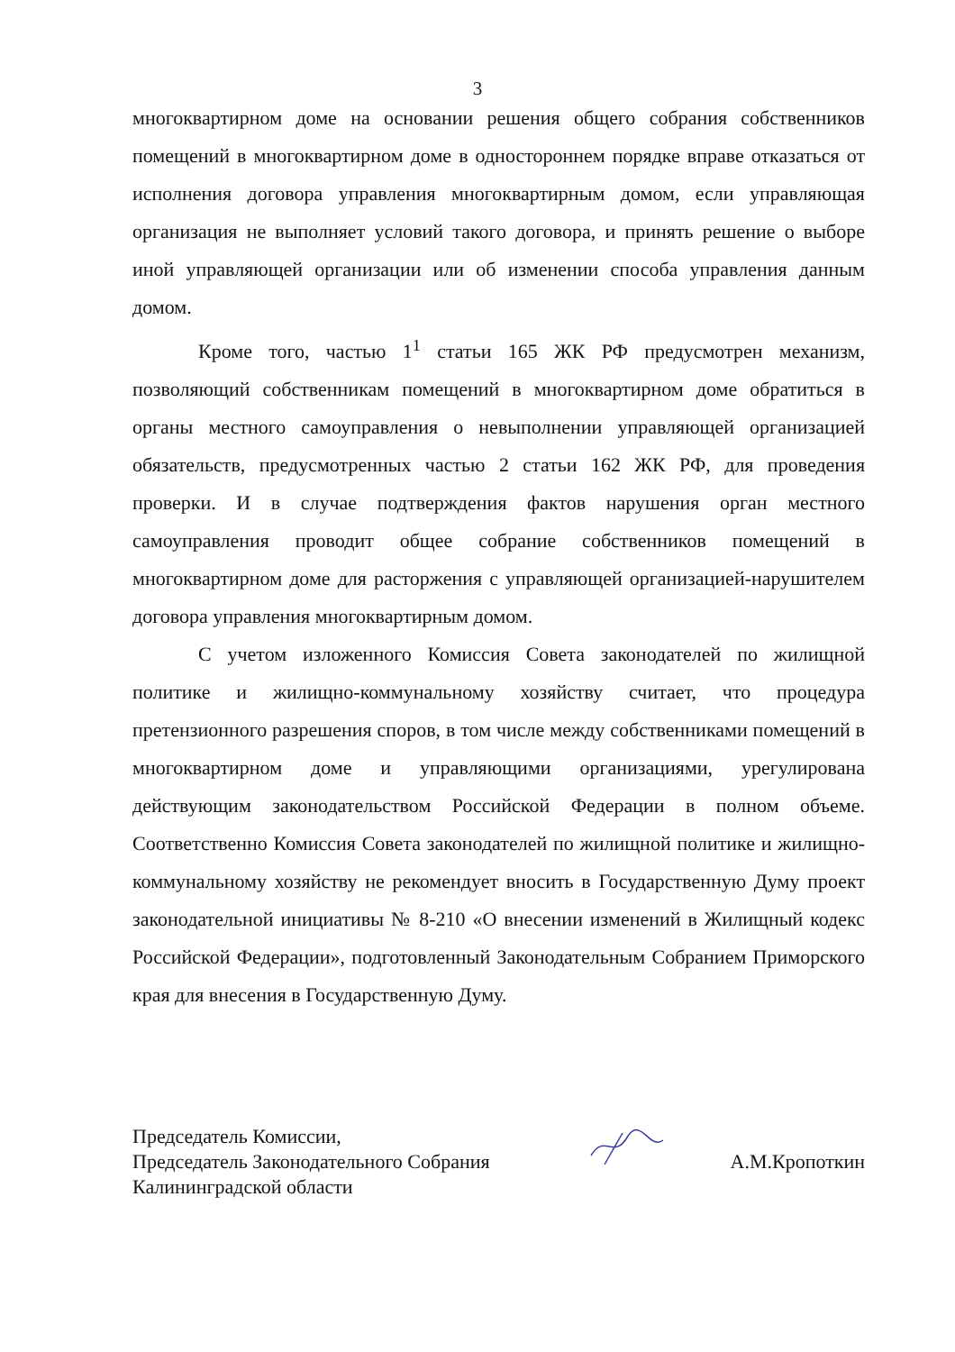3
многоквартирном доме на основании решения общего собрания собственников помещений в многоквартирном доме в одностороннем порядке вправе отказаться от исполнения договора управления многоквартирным домом, если управляющая организация не выполняет условий такого договора, и принять решение о выборе иной управляющей организации или об изменении способа управления данным домом.
Кроме того, частью 1<sup>1</sup> статьи 165 ЖК РФ предусмотрен механизм, позволяющий собственникам помещений в многоквартирном доме обратиться в органы местного самоуправления о невыполнении управляющей организацией обязательств, предусмотренных частью 2 статьи 162 ЖК РФ, для проведения проверки. И в случае подтверждения фактов нарушения орган местного самоуправления проводит общее собрание собственников помещений в многоквартирном доме для расторжения с управляющей организацией-нарушителем договора управления многоквартирным домом.
С учетом изложенного Комиссия Совета законодателей по жилищной политике и жилищно-коммунальному хозяйству считает, что процедура претензионного разрешения споров, в том числе между собственниками помещений в многоквартирном доме и управляющими организациями, урегулирована действующим законодательством Российской Федерации в полном объеме. Соответственно Комиссия Совета законодателей по жилищной политике и жилищно-коммунальному хозяйству не рекомендует вносить в Государственную Думу проект законодательной инициативы № 8-210 «О внесении изменений в Жилищный кодекс Российской Федерации», подготовленный Законодательным Собранием Приморского края для внесения в Государственную Думу.
Председатель Комиссии,
Председатель Законодательного Собрания
Калининградской области
А.М.Кропоткин